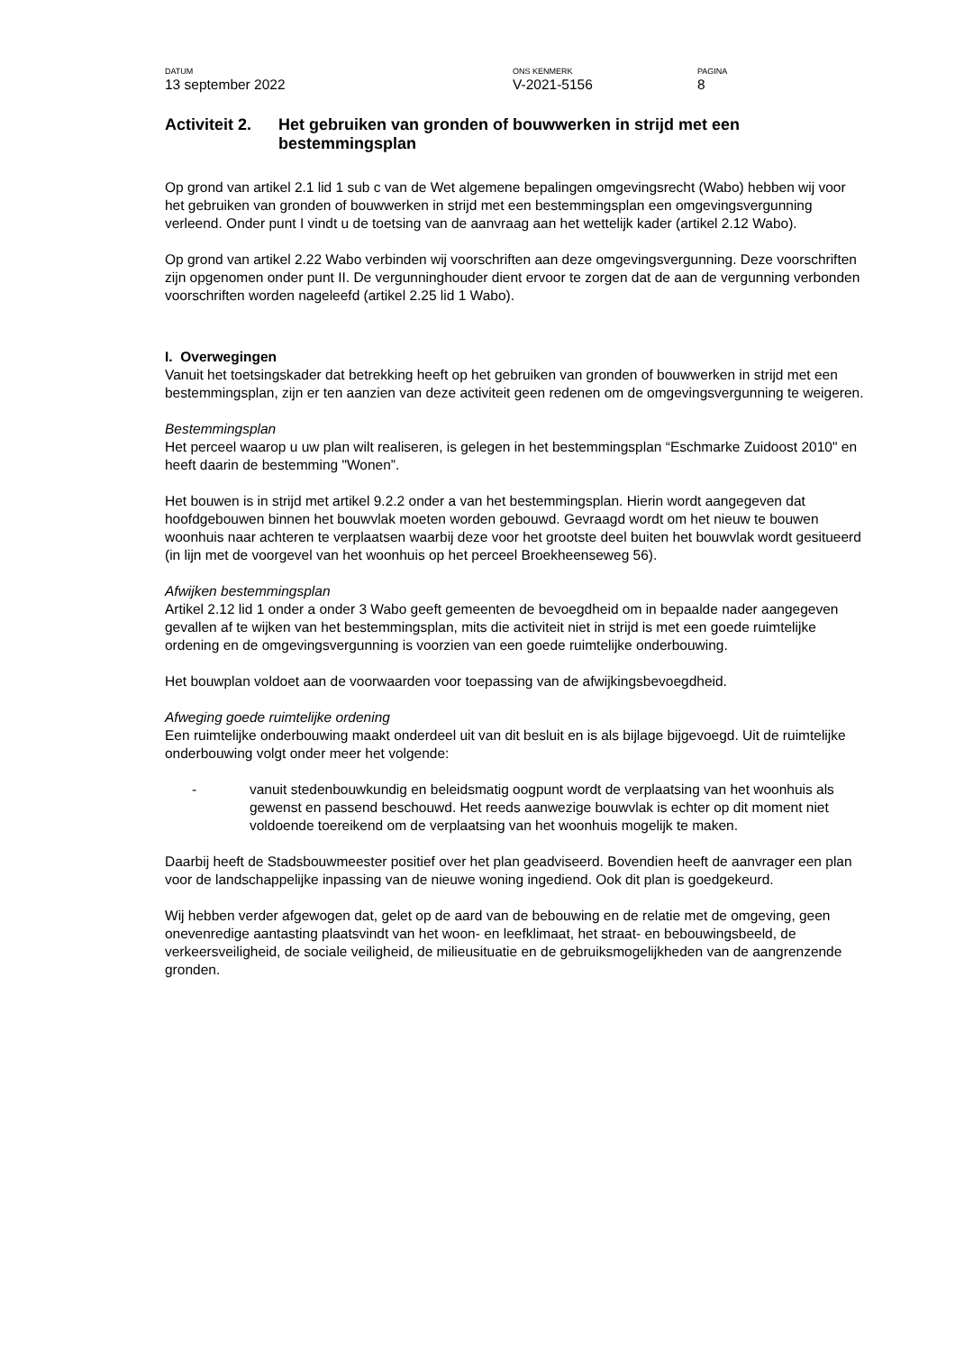DATUM
13 september 2022
ONS KENMERK
V-2021-5156
PAGINA
8
Activiteit 2. Het gebruiken van gronden of bouwwerken in strijd met een bestemmingsplan
Op grond van artikel 2.1 lid 1 sub c van de Wet algemene bepalingen omgevingsrecht (Wabo) hebben wij voor het gebruiken van gronden of bouwwerken in strijd met een bestemmingsplan een omgevingsvergunning verleend. Onder punt I vindt u de toetsing van de aanvraag aan het wettelijk kader (artikel 2.12 Wabo).
Op grond van artikel 2.22 Wabo verbinden wij voorschriften aan deze omgevingsvergunning. Deze voorschriften zijn opgenomen onder punt II. De vergunninghouder dient ervoor te zorgen dat de aan de vergunning verbonden voorschriften worden nageleefd (artikel 2.25 lid 1 Wabo).
I. Overwegingen
Vanuit het toetsingskader dat betrekking heeft op het gebruiken van gronden of bouwwerken in strijd met een bestemmingsplan, zijn er ten aanzien van deze activiteit geen redenen om de omgevingsvergunning te weigeren.
Bestemmingsplan
Het perceel waarop u uw plan wilt realiseren, is gelegen in het bestemmingsplan “Eschmarke Zuidoost 2010" en heeft daarin de bestemming "Wonen”.
Het bouwen is in strijd met artikel 9.2.2 onder a van het bestemmingsplan. Hierin wordt aangegeven dat hoofdgebouwen binnen het bouwvlak moeten worden gebouwd. Gevraagd wordt om het nieuw te bouwen woonhuis naar achteren te verplaatsen waarbij deze voor het grootste deel buiten het bouwvlak wordt gesitueerd (in lijn met de voorgevel van het woonhuis op het perceel Broekheenseweg 56).
Afwijken bestemmingsplan
Artikel 2.12 lid 1 onder a onder 3 Wabo geeft gemeenten de bevoegdheid om in bepaalde nader aangegeven gevallen af te wijken van het bestemmingsplan, mits die activiteit niet in strijd is met een goede ruimtelijke ordening en de omgevingsvergunning is voorzien van een goede ruimtelijke onderbouwing.
Het bouwplan voldoet aan de voorwaarden voor toepassing van de afwijkingsbevoegdheid.
Afweging goede ruimtelijke ordening
Een ruimtelijke onderbouwing maakt onderdeel uit van dit besluit en is als bijlage bijgevoegd. Uit de ruimtelijke onderbouwing volgt onder meer het volgende:
- vanuit stedenbouwkundig en beleidsmatig oogpunt wordt de verplaatsing van het woonhuis als gewenst en passend beschouwd. Het reeds aanwezige bouwvlak is echter op dit moment niet voldoende toereikend om de verplaatsing van het woonhuis mogelijk te maken.
Daarbij heeft de Stadsbouwmeester positief over het plan geadviseerd. Bovendien heeft de aanvrager een plan voor de landschappelijke inpassing van de nieuwe woning ingediend. Ook dit plan is goedgekeurd.
Wij hebben verder afgewogen dat, gelet op de aard van de bebouwing en de relatie met de omgeving, geen onevenredige aantasting plaatsvindt van het woon- en leefklimaat, het straat- en bebouwingsbeeld, de verkeersveiligheid, de sociale veiligheid, de milieusituatie en de gebruiksmogelijkheden van de aangrenzende gronden.